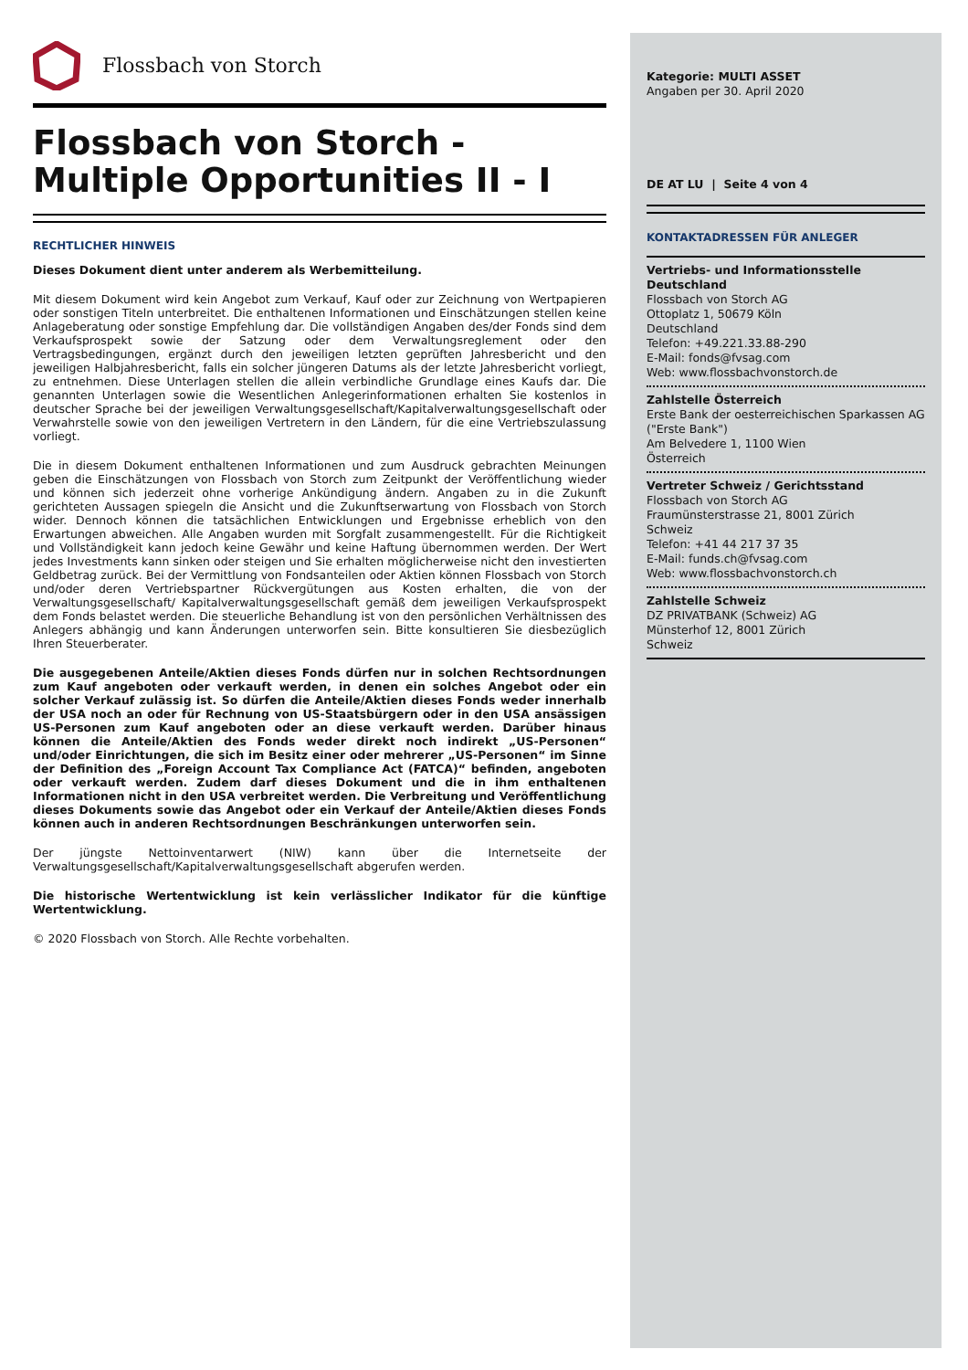Flossbach von Storch
Flossbach von Storch -
Multiple Opportunities II - I
RECHTLICHER HINWEIS
Dieses Dokument dient unter anderem als Werbemitteilung.
Mit diesem Dokument wird kein Angebot zum Verkauf, Kauf oder zur Zeichnung von Wertpapieren oder sonstigen Titeln unterbreitet. Die enthaltenen Informationen und Einschätzungen stellen keine Anlageberatung oder sonstige Empfehlung dar. Die vollständigen Angaben des/der Fonds sind dem Verkaufsprospekt sowie der Satzung oder dem Verwaltungsreglement oder den Vertragsbedingungen, ergänzt durch den jeweiligen letzten geprüften Jahresbericht und den jeweiligen Halbjahresbericht, falls ein solcher jüngeren Datums als der letzte Jahresbericht vorliegt, zu entnehmen. Diese Unterlagen stellen die allein verbindliche Grundlage eines Kaufs dar. Die genannten Unterlagen sowie die Wesentlichen Anlegerinformationen erhalten Sie kostenlos in deutscher Sprache bei der jeweiligen Verwaltungsgesellschaft/Kapitalverwaltungsgesellschaft oder Verwahrstelle sowie von den jeweiligen Vertretern in den Ländern, für die eine Vertriebszulassung vorliegt.
Die in diesem Dokument enthaltenen Informationen und zum Ausdruck gebrachten Meinungen geben die Einschätzungen von Flossbach von Storch zum Zeitpunkt der Veröffentlichung wieder und können sich jederzeit ohne vorherige Ankündigung ändern. Angaben zu in die Zukunft gerichteten Aussagen spiegeln die Ansicht und die Zukunftserwartung von Flossbach von Storch wider. Dennoch können die tatsächlichen Entwicklungen und Ergebnisse erheblich von den Erwartungen abweichen. Alle Angaben wurden mit Sorgfalt zusammengestellt. Für die Richtigkeit und Vollständigkeit kann jedoch keine Gewähr und keine Haftung übernommen werden. Der Wert jedes Investments kann sinken oder steigen und Sie erhalten möglicherweise nicht den investierten Geldbetrag zurück. Bei der Vermittlung von Fondsanteilen oder Aktien können Flossbach von Storch und/oder deren Vertriebspartner Rückvergütungen aus Kosten erhalten, die von der Verwaltungsgesellschaft/ Kapitalverwaltungsgesellschaft gemäß dem jeweiligen Verkaufsprospekt dem Fonds belastet werden. Die steuerliche Behandlung ist von den persönlichen Verhältnissen des Anlegers abhängig und kann Änderungen unterworfen sein. Bitte konsultieren Sie diesbezüglich Ihren Steuerberater.
Die ausgegebenen Anteile/Aktien dieses Fonds dürfen nur in solchen Rechtsordnungen zum Kauf angeboten oder verkauft werden, in denen ein solches Angebot oder ein solcher Verkauf zulässig ist. So dürfen die Anteile/Aktien dieses Fonds weder innerhalb der USA noch an oder für Rechnung von US-Staatsbürgern oder in den USA ansässigen US-Personen zum Kauf angeboten oder an diese verkauft werden. Darüber hinaus können die Anteile/Aktien des Fonds weder direkt noch indirekt „US-Personen“ und/oder Einrichtungen, die sich im Besitz einer oder mehrerer „US-Personen“ im Sinne der Definition des „Foreign Account Tax Compliance Act (FATCA)“ befinden, angeboten oder verkauft werden. Zudem darf dieses Dokument und die in ihm enthaltenen Informationen nicht in den USA verbreitet werden. Die Verbreitung und Veröffentlichung dieses Dokuments sowie das Angebot oder ein Verkauf der Anteile/Aktien dieses Fonds können auch in anderen Rechtsordnungen Beschränkungen unterworfen sein.
Der jüngste Nettoinventarwert (NIW) kann über die Internetseite der Verwaltungsgesellschaft/Kapitalverwaltungsgesellschaft abgerufen werden.
Die historische Wertentwicklung ist kein verlässlicher Indikator für die künftige Wertentwicklung.
© 2020 Flossbach von Storch. Alle Rechte vorbehalten.
Kategorie: MULTI ASSET
Angaben per 30. April 2020
DE AT LU | Seite 4 von 4
KONTAKTADRESSEN FÜR ANLEGER
Vertriebs- und Informationsstelle Deutschland
Flossbach von Storch AG
Ottoplatz 1, 50679 Köln
Deutschland
Telefon: +49.221.33.88-290
E-Mail: fonds@fvsag.com
Web: www.flossbachvonstorch.de
Zahlstelle Österreich
Erste Bank der oesterreichischen Sparkassen AG
("Erste Bank")
Am Belvedere 1, 1100 Wien
Österreich
Vertreter Schweiz / Gerichtsstand
Flossbach von Storch AG
Fraumünsterstrasse 21, 8001 Zürich
Schweiz
Telefon: +41 44 217 37 35
E-Mail: funds.ch@fvsag.com
Web: www.flossbachvonstorch.ch
Zahlstelle Schweiz
DZ PRIVATBANK (Schweiz) AG
Münsterhof 12, 8001 Zürich
Schweiz